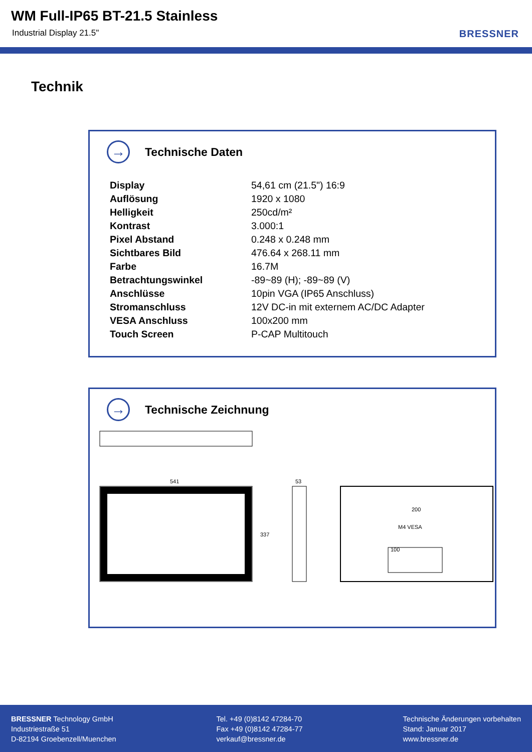WM Full-IP65 BT-21.5 Stainless
Industrial Display 21.5" BRESSNER
Technik
→
Technische Daten
| Display | 54,61 cm (21.5") 16:9 |
| Auflösung | 1920 x 1080 |
| Helligkeit | 250cd/m² |
| Kontrast | 3.000:1 |
| Pixel Abstand | 0.248 x 0.248 mm |
| Sichtbares Bild | 476.64 x 268.11 mm |
| Farbe | 16.7M |
| Betrachtungswinkel | -89~89 (H); -89~89 (V) |
| Anschlüsse | 10pin VGA (IP65 Anschluss) |
| Stromanschluss | 12V DC-in mit externem AC/DC Adapter |
| VESA Anschluss | 100x200 mm |
| Touch Screen | P-CAP Multitouch |
→
Technische Zeichnung
541
337
53
200
M4 VESA
100
BRESSNER Technology GmbH
Industriestraße 51
D-82194 Groebenzell/Muenchen
Tel. +49 (0)8142 47284-70
Fax +49 (0)8142 47284-77
verkauf@bressner.de
Technische Änderungen vorbehalten
Stand: Januar 2017
www.bressner.de